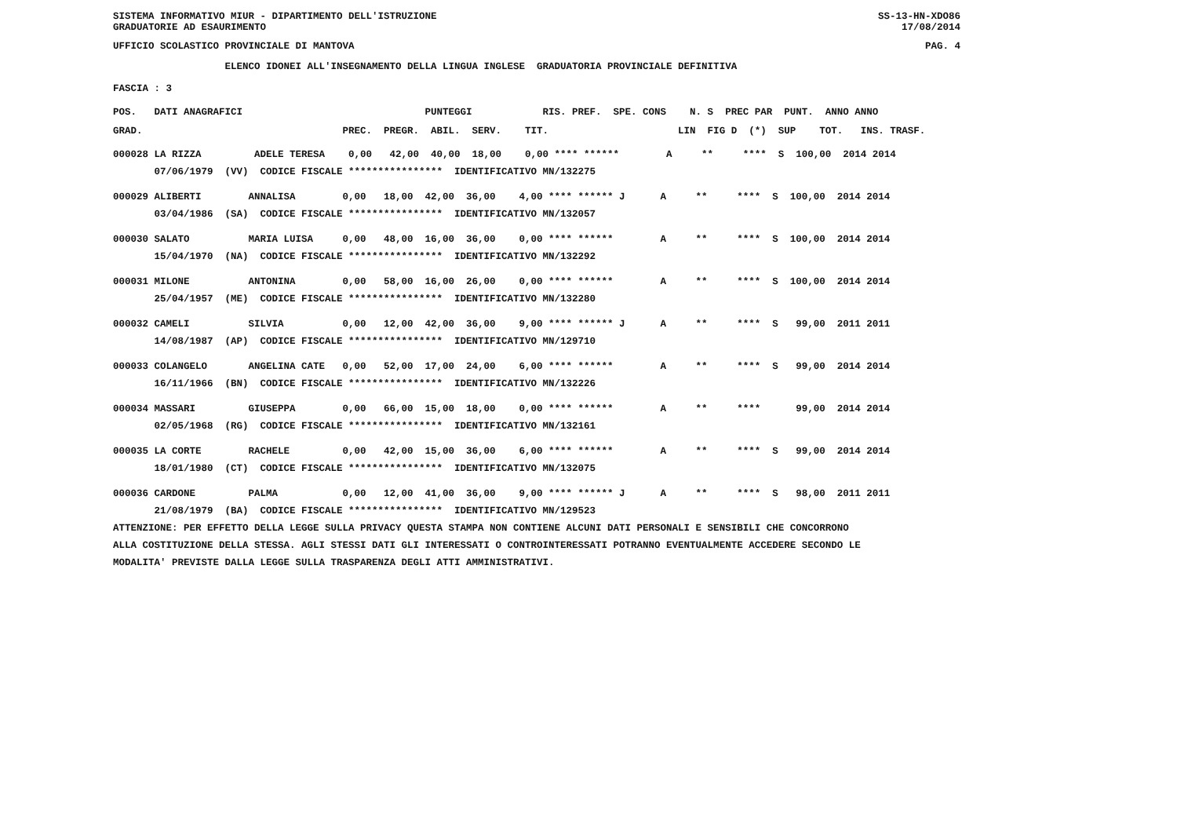SISTEMA INFORMATIVO MIUR - DIPARTIMENTO DELL'ISTRUZIONE SS-13-HN-XDO86
GRADUATORIE AD ESAURIMENTO 17/08/2014
UFFICIO SCOLASTICO PROVINCIALE DI MANTOVA PAG. 4
ELENCO IDONEI ALL'INSEGNAMENTO DELLA LINGUA INGLESE GRADUATORIA PROVINCIALE DEFINITIVA
FASCIA : 3
POS. DATI ANAGRAFICI PUNTEGGI RIS. PREF. SPE. CONS N. S PREC PAR PUNT. ANNO ANNO
GRAD. PREC. PREGR. ABIL. SERV. TIT. LIN FIG D (*) SUP TOT. INS. TRASF.
000028 LA RIZZA ADELE TERESA 0,00 42,00 40,00 18,00 0,00 **** ****** A ** **** S 100,00 2014 2014
07/06/1979 (VV) CODICE FISCALE **************** IDENTIFICATIVO MN/132275
000029 ALIBERTI ANNALISA 0,00 18,00 42,00 36,00 4,00 **** ****** J A ** **** S 100,00 2014 2014
03/04/1986 (SA) CODICE FISCALE **************** IDENTIFICATIVO MN/132057
000030 SALATO MARIA LUISA 0,00 48,00 16,00 36,00 0,00 **** ****** A ** **** S 100,00 2014 2014
15/04/1970 (NA) CODICE FISCALE **************** IDENTIFICATIVO MN/132292
000031 MILONE ANTONINA 0,00 58,00 16,00 26,00 0,00 **** ****** A ** **** S 100,00 2014 2014
25/04/1957 (ME) CODICE FISCALE **************** IDENTIFICATIVO MN/132280
000032 CAMELI SILVIA 0,00 12,00 42,00 36,00 9,00 **** ****** J A ** **** S 99,00 2011 2011
14/08/1987 (AP) CODICE FISCALE **************** IDENTIFICATIVO MN/129710
000033 COLANGELO ANGELINA CATE 0,00 52,00 17,00 24,00 6,00 **** ****** A ** **** S 99,00 2014 2014
16/11/1966 (BN) CODICE FISCALE **************** IDENTIFICATIVO MN/132226
000034 MASSARI GIUSEPPA 0,00 66,00 15,00 18,00 0,00 **** ****** A ** **** 99,00 2014 2014
02/05/1968 (RG) CODICE FISCALE **************** IDENTIFICATIVO MN/132161
000035 LA CORTE RACHELE 0,00 42,00 15,00 36,00 6,00 **** ****** A ** **** S 99,00 2014 2014
18/01/1980 (CT) CODICE FISCALE **************** IDENTIFICATIVO MN/132075
000036 CARDONE PALMA 0,00 12,00 41,00 36,00 9,00 **** ****** J A ** **** S 98,00 2011 2011
21/08/1979 (BA) CODICE FISCALE **************** IDENTIFICATIVO MN/129523
ATTENZIONE: PER EFFETTO DELLA LEGGE SULLA PRIVACY QUESTA STAMPA NON CONTIENE ALCUNI DATI PERSONALI E SENSIBILI CHE CONCORRONO
ALLA COSTITUZIONE DELLA STESSA. AGLI STESSI DATI GLI INTERESSATI O CONTROINTERESSATI POTRANNO EVENTUALMENTE ACCEDERE SECONDO LE
MODALITA' PREVISTE DALLA LEGGE SULLA TRASPARENZA DEGLI ATTI AMMINISTRATIVI.